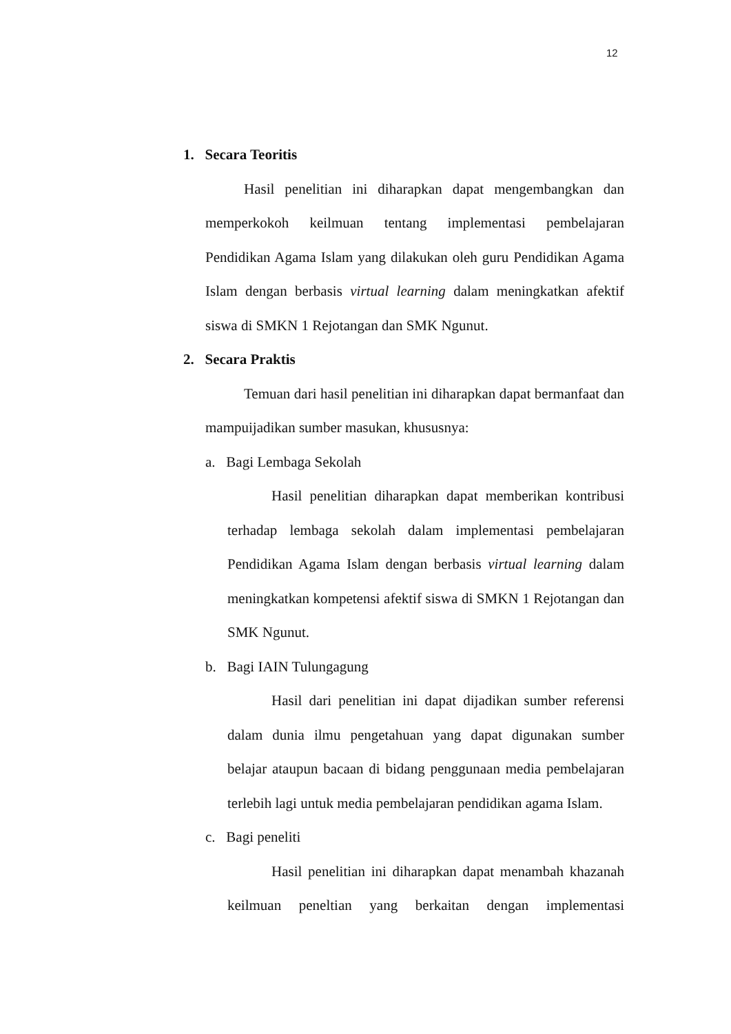12
1. Secara Teoritis
Hasil penelitian ini diharapkan dapat mengembangkan dan memperkokoh keilmuan tentang implementasi pembelajaran Pendidikan Agama Islam yang dilakukan oleh guru Pendidikan Agama Islam dengan berbasis virtual learning dalam meningkatkan afektif siswa di SMKN 1 Rejotangan dan SMK Ngunut.
2. Secara Praktis
Temuan dari hasil penelitian ini diharapkan dapat bermanfaat dan mampuijadikan sumber masukan, khususnya:
a. Bagi Lembaga Sekolah
Hasil penelitian diharapkan dapat memberikan kontribusi terhadap lembaga sekolah dalam implementasi pembelajaran Pendidikan Agama Islam dengan berbasis virtual learning dalam meningkatkan kompetensi afektif siswa di SMKN 1 Rejotangan dan SMK Ngunut.
b. Bagi IAIN Tulungagung
Hasil dari penelitian ini dapat dijadikan sumber referensi dalam dunia ilmu pengetahuan yang dapat digunakan sumber belajar ataupun bacaan di bidang penggunaan media pembelajaran terlebih lagi untuk media pembelajaran pendidikan agama Islam.
c. Bagi peneliti
Hasil penelitian ini diharapkan dapat menambah khazanah keilmuan peneltian yang berkaitan dengan implementasi